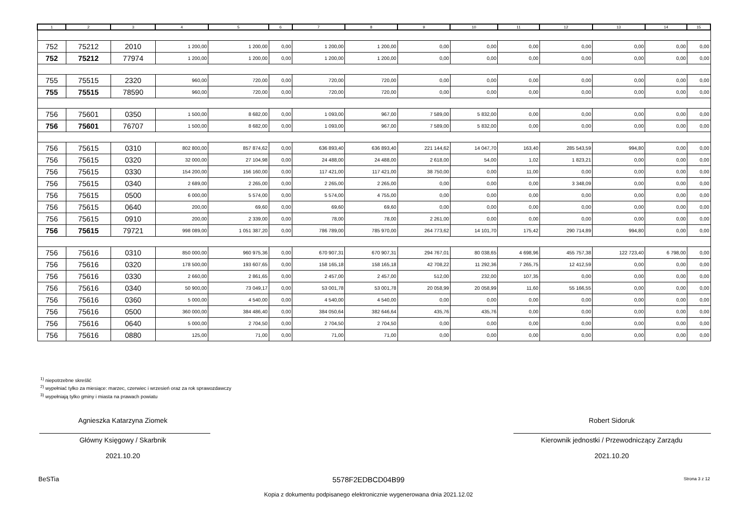| 1 | 2 | 3 | 4 | 5 | 6 | 7 | 8 | 9 | 10 | 11 | 12 | 13 | 14 | 15 |
| --- | --- | --- | --- | --- | --- | --- | --- | --- | --- | --- | --- | --- | --- | --- |
| 752 | 75212 | 2010 | 1 200,00 | 1 200,00 | 0,00 | 1 200,00 | 1 200,00 | 0,00 | 0,00 | 0,00 | 0,00 | 0,00 | 0,00 | 0,00 |
| 752 | 75212 | 77974 | 1 200,00 | 1 200,00 | 0,00 | 1 200,00 | 1 200,00 | 0,00 | 0,00 | 0,00 | 0,00 | 0,00 | 0,00 | 0,00 |
| 755 | 75515 | 2320 | 960,00 | 720,00 | 0,00 | 720,00 | 720,00 | 0,00 | 0,00 | 0,00 | 0,00 | 0,00 | 0,00 | 0,00 |
| 755 | 75515 | 78590 | 960,00 | 720,00 | 0,00 | 720,00 | 720,00 | 0,00 | 0,00 | 0,00 | 0,00 | 0,00 | 0,00 | 0,00 |
| 756 | 75601 | 0350 | 1 500,00 | 8 682,00 | 0,00 | 1 093,00 | 967,00 | 7 589,00 | 5 832,00 | 0,00 | 0,00 | 0,00 | 0,00 | 0,00 |
| 756 | 75601 | 76707 | 1 500,00 | 8 682,00 | 0,00 | 1 093,00 | 967,00 | 7 589,00 | 5 832,00 | 0,00 | 0,00 | 0,00 | 0,00 | 0,00 |
| 756 | 75615 | 0310 | 802 800,00 | 857 874,62 | 0,00 | 636 893,40 | 636 893,40 | 221 144,62 | 14 047,70 | 163,40 | 285 543,59 | 994,80 | 0,00 | 0,00 |
| 756 | 75615 | 0320 | 32 000,00 | 27 104,98 | 0,00 | 24 488,00 | 24 488,00 | 2 618,00 | 54,00 | 1,02 | 1 823,21 | 0,00 | 0,00 | 0,00 |
| 756 | 75615 | 0330 | 154 200,00 | 156 160,00 | 0,00 | 117 421,00 | 117 421,00 | 38 750,00 | 0,00 | 11,00 | 0,00 | 0,00 | 0,00 | 0,00 |
| 756 | 75615 | 0340 | 2 689,00 | 2 265,00 | 0,00 | 2 265,00 | 2 265,00 | 0,00 | 0,00 | 0,00 | 3 348,09 | 0,00 | 0,00 | 0,00 |
| 756 | 75615 | 0500 | 6 000,00 | 5 574,00 | 0,00 | 5 574,00 | 4 755,00 | 0,00 | 0,00 | 0,00 | 0,00 | 0,00 | 0,00 | 0,00 |
| 756 | 75615 | 0640 | 200,00 | 69,60 | 0,00 | 69,60 | 69,60 | 0,00 | 0,00 | 0,00 | 0,00 | 0,00 | 0,00 | 0,00 |
| 756 | 75615 | 0910 | 200,00 | 2 339,00 | 0,00 | 78,00 | 78,00 | 2 261,00 | 0,00 | 0,00 | 0,00 | 0,00 | 0,00 | 0,00 |
| 756 | 75615 | 79721 | 998 089,00 | 1 051 387,20 | 0,00 | 786 789,00 | 785 970,00 | 264 773,62 | 14 101,70 | 175,42 | 290 714,89 | 994,80 | 0,00 | 0,00 |
| 756 | 75616 | 0310 | 850 000,00 | 960 975,36 | 0,00 | 670 907,31 | 670 907,31 | 294 767,01 | 80 038,65 | 4 698,96 | 455 757,38 | 122 723,40 | 6 798,00 | 0,00 |
| 756 | 75616 | 0320 | 178 500,00 | 193 607,65 | 0,00 | 158 165,18 | 158 165,18 | 42 708,22 | 11 292,36 | 7 265,75 | 12 412,59 | 0,00 | 0,00 | 0,00 |
| 756 | 75616 | 0330 | 2 660,00 | 2 861,65 | 0,00 | 2 457,00 | 2 457,00 | 512,00 | 232,00 | 107,35 | 0,00 | 0,00 | 0,00 | 0,00 |
| 756 | 75616 | 0340 | 50 900,00 | 73 049,17 | 0,00 | 53 001,78 | 53 001,78 | 20 058,99 | 20 058,99 | 11,60 | 55 166,55 | 0,00 | 0,00 | 0,00 |
| 756 | 75616 | 0360 | 5 000,00 | 4 540,00 | 0,00 | 4 540,00 | 4 540,00 | 0,00 | 0,00 | 0,00 | 0,00 | 0,00 | 0,00 | 0,00 |
| 756 | 75616 | 0500 | 360 000,00 | 384 486,40 | 0,00 | 384 050,64 | 382 646,64 | 435,76 | 435,76 | 0,00 | 0,00 | 0,00 | 0,00 | 0,00 |
| 756 | 75616 | 0640 | 5 000,00 | 2 704,50 | 0,00 | 2 704,50 | 2 704,50 | 0,00 | 0,00 | 0,00 | 0,00 | 0,00 | 0,00 | 0,00 |
| 756 | 75616 | 0880 | 125,00 | 71,00 | 0,00 | 71,00 | 71,00 | 0,00 | 0,00 | 0,00 | 0,00 | 0,00 | 0,00 | 0,00 |
<sup>1)</sup> niepotrzebne skreślić
<sup>2)</sup> wypełniać tylko za miesiące: marzec, czerwiec i wrzesień oraz za rok sprawozdawczy
<sup>3)</sup> wypełniają tylko gminy i miasta na prawach powiatu
Agnieszka Katarzyna Ziomek Robert Sidoruk
Główny Księgowy / Skarbnik
2021.10.20
Kierownik jednostki / Przewodniczący Zarządu
2021.10.20
BeSTia 5578F2EDBCD04B99 Strona 3 z 12
Kopia z dokumentu podpisanego elektronicznie wygenerowana dnia 2021.12.02